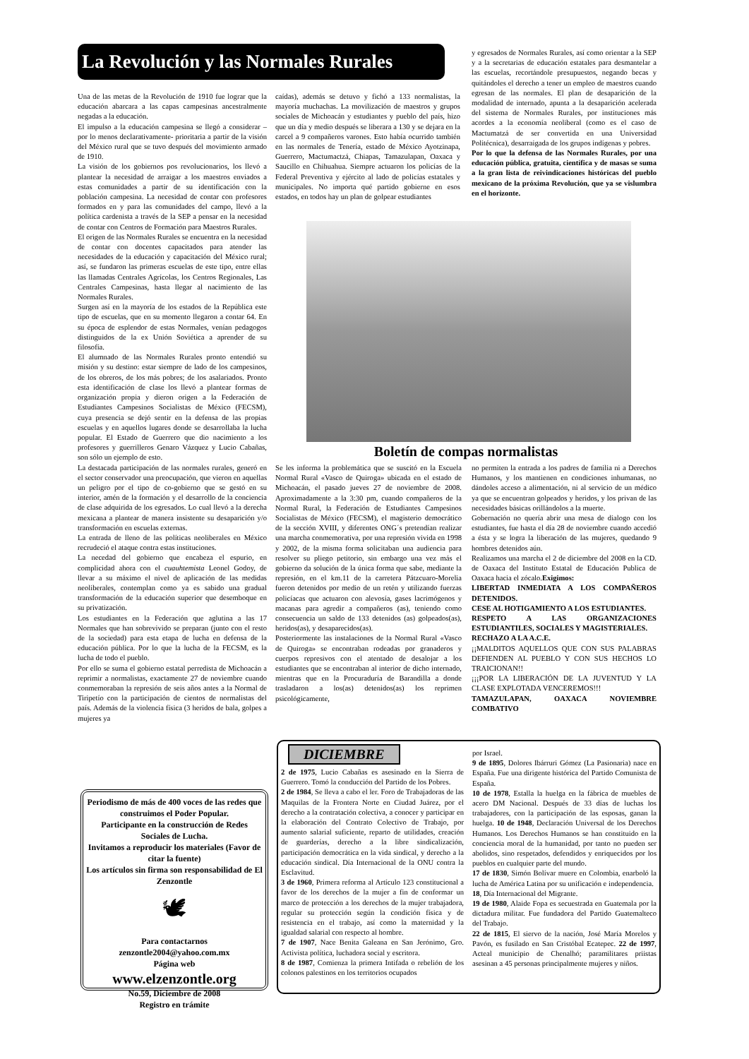La Revolución y las Normales Rurales
Una de las metas de la Revolución de 1910 fue lograr que la educación abarcara a las capas campesinas ancestralmente negadas a la educación.
El impulso a la educación campesina se llegó a considerar –por lo menos declarativamente- prioritaria a partir de la visión del México rural que se tuvo después del movimiento armado de 1910.
La visión de los gobiernos pos revolucionarios, los llevó a plantear la necesidad de arraigar a los maestros enviados a estas comunidades a partir de su identificación con la población campesina. La necesidad de contar con profesores formados en y para las comunidades del campo, llevó a la política cardenista a través de la SEP a pensar en la necesidad de contar con Centros de Formación para Maestros Rurales.
El origen de las Normales Rurales se encuentra en la necesidad de contar con docentes capacitados para atender las necesidades de la educación y capacitación del México rural; así, se fundaron las primeras escuelas de este tipo, entre ellas las llamadas Centrales Agrícolas, los Centros Regionales, Las Centrales Campesinas, hasta llegar al nacimiento de las Normales Rurales.
Surgen así en la mayoría de los estados de la República este tipo de escuelas, que en su momento llegaron a contar 64. En su época de esplendor de estas Normales, venían pedagogos distinguidos de la ex Unión Soviética a aprender de su filosofía.
El alumnado de las Normales Rurales pronto entendió su misión y su destino: estar siempre de lado de los campesinos, de los obreros, de los más pobres; de los asalariados. Pronto esta identificación de clase los llevó a plantear formas de organización propia y dieron origen a la Federación de Estudiantes Campesinos Socialistas de México (FECSM), cuya presencia se dejó sentir en la defensa de las propias escuelas y en aquellos lugares donde se desarrollaba la lucha popular. El Estado de Guerrero que dio nacimiento a los profesores y guerrilleros Genaro Vázquez y Lucio Cabañas, son sólo un ejemplo de esto.
La destacada participación de las normales rurales, generó en el sector conservador una preocupación, que vieron en aquellas un peligro por el tipo de co-gobierno que se gestó en su interior, amén de la formación y el desarrollo de la conciencia de clase adquirida de los egresados. Lo cual llevó a la derecha mexicana a plantear de manera insistente su desaparición y/o transformación en escuelas externas.
La entrada de lleno de las políticas neoliberales en México recrudeció el ataque contra estas instituciones.
La necedad del gobierno que encabeza el espurio, en complicidad ahora con el cuauhtemista Leonel Godoy, de llevar a su máximo el nivel de aplicación de las medidas neoliberales, contemplan como ya es sabido una gradual transformación de la educación superior que desemboque en su privatización.
Los estudiantes en la Federación que aglutina a las 17 Normales que han sobrevivido se preparan (junto con el resto de la sociedad) para esta etapa de lucha en defensa de la educación pública. Por lo que la lucha de la FECSM, es la lucha de todo el pueblo.
Por ello se suma el gobierno estatal perredista de Michoacán a reprimir a normalistas, exactamente 27 de noviembre cuando conmemoraban la represión de seis años antes a la Normal de Tiripetío con la participación de cientos de normalistas del país. Además de la violencia física (3 heridos de bala, golpes a mujeres ya
caídas), además se detuvo y fichó a 133 normalistas, la mayoría muchachas. La movilización de maestros y grupos sociales de Michoacán y estudiantes y pueblo del país, hizo que un día y medio después se liberara a 130 y se dejara en la carcel a 9 compañeros varones. Esto había ocurrido también en las normales de Tenería, estado de México Ayotzinapa, Guerrero, Mactumactzá, Chiapas, Tamazulapan, Oaxaca y Saucillo en Chihuahua. Siempre actuaron los policías de la Federal Preventiva y ejército al lado de policías estatales y municipales. No importa qué partido gobierne en esos estados, en todos hay un plan de golpear estudiantes
y egresados de Normales Rurales, así como orientar a la SEP y a la secretarias de educación estatales para desmantelar a las escuelas, recortándole presupuestos, negando becas y quitándoles el derecho a tener un empleo de maestros cuando egresan de las normales. El plan de desaparición de la modalidad de internado, apunta a la desaparición acelerada del sistema de Normales Rurales, por instituciones más acordes a la economía neoliberal (como es el caso de Mactumatzá de ser convertida en una Universidad Politécnica), desarraigada de los grupos indígenas y pobres.
Por lo que la defensa de las Normales Rurales, por una educación pública, gratuita, científica y de masas se suma a la gran lista de reivindicaciones históricas del pueblo mexicano de la próxima Revolución, que ya se vislumbra en el horizonte.
Boletín de compas normalistas
Se les informa la problemática que se suscitó en la Escuela Normal Rural «Vasco de Quiroga» ubicada en el estado de Michoacán, el pasado jueves 27 de noviembre de 2008. Aproximadamente a la 3:30 pm, cuando compañeros de la Normal Rural, la Federación de Estudiantes Campesinos Socialistas de México (FECSM), el magisterio democrático de la sección XVIII, y diferentes ONG´s pretendían realizar una marcha conmemorativa, por una represión vivida en 1998 y 2002, de la misma forma solicitaban una audiencia para resolver su pliego petitorio, sin embargo una vez más el gobierno da solución de la única forma que sabe, mediante la represión, en el km.11 de la carretera Pátzcuaro-Morelia fueron detenidos por medio de un retén y utilizando fuerzas policíacas que actuaron con alevosía, gases lacrimógenos y macanas para agredir a compañeros (as), teniendo como consecuencia un saldo de 133 detenidos (as) golpeados(as), heridos(as), y desaparecidos(as).
Posteriormente las instalaciones de la Normal Rural «Vasco de Quiroga» se encontraban rodeadas por granaderos y cuerpos represivos con el atentado de desalojar a los estudiantes que se encontraban al interior de dicho internado, mientras que en la Procuraduría de Barandilla a donde trasladaron a los(as) detenidos(as) los reprimen psicológicamente,
no permiten la entrada a los padres de familia ni a Derechos Humanos, y los mantienen en condiciones inhumanas, no dándoles acceso a alimentación, ni al servicio de un médico ya que se encuentran golpeados y heridos, y los privan de las necesidades básicas orillándolos a la muerte.
Gobernación no quería abrir una mesa de dialogo con los estudiantes, fue hasta el día 28 de noviembre cuando accedió a ésta y se logra la liberación de las mujeres, quedando 9 hombres detenidos aún.
Realizamos una marcha el 2 de diciembre del 2008 en la CD. de Oaxaca del Instituto Estatal de Educación Publica de Oaxaca hacia el zócalo.Exigimos:
LIBERTAD INMEDIATA A LOS COMPAÑEROS DETENIDOS.
CESE AL HOTIGAMIENTO A LOS ESTUDIANTES.
RESPETO A LAS ORGANIZACIONES ESTUDIANTILES, SOCIALES Y MAGISTERIALES.
RECHAZO A LA A.C.E.
¡¡MALDITOS AQUELLOS QUE CON SUS PALABRAS DEFIENDEN AL PUEBLO Y CON SUS HECHOS LO TRAICIONAN!!
¡¡¡POR LA LIBERACIÓN DE LA JUVENTUD Y LA CLASE EXPLOTADA VENCEREMOS!!!
TAMAZULAPAN, OAXACA NOVIEMBRE COMBATIVO
Periodismo de más de 400 voces de las redes que construimos el Poder Popular.
Participante en la construcción de Redes Sociales de Lucha.
Invitamos a reproducir los materiales (Favor de citar la fuente)
Los artículos sin firma son responsabilidad de El Zenzontle
🕊
Para contactarnos
zenzontle2004@yahoo.com.mx
Página web
www.elzenzontle.org
No.59, Diciembre de 2008
Registro en trámite
DICIEMBRE
2 de 1975, Lucio Cabañas es asesinado en la Sierra de Guerrero. Tomó la conducción del Partido de los Pobres.
2 de 1984, Se lleva a cabo el ler. Foro de Trabajadoras de las Maquilas de la Frontera Norte en Ciudad Juárez, por el derecho a la contratación colectiva, a conocer y participar en la elaboración del Contrato Colectivo de Trabajo, por aumento salarial suficiente, reparto de utilidades, creación de guarderías, derecho a la libre sindicalización, participación democrática en la vida sindical, y derecho a la educación sindical. Día Internacional de la ONU contra la Esclavitud.
3 de 1960, Primera reforma al Artículo 123 constitucional a favor de los derechos de la mujer a fin de conformar un marco de protección a los derechos de la mujer trabajadora, regular su protección según la condición física y de resistencia en el trabajo, así como la maternidad y la igualdad salarial con respecto al hombre.
7 de 1907, Nace Benita Galeana en San Jerónimo, Gro. Activista política, luchadora social y escritora.
8 de 1987, Comienza la primera Intifada o rebelión de los colonos palestinos en los territorios ocupados
por Israel.
9 de 1895, Dolores Ibárruri Gómez (La Pasionaria) nace en España. Fue una dirigente histórica del Partido Comunista de España.
10 de 1978, Estalla la huelga en la fábrica de muebles de acero DM Nacional. Después de 33 días de luchas los trabajadores, con la participación de las esposas, ganan la huelga. 10 de 1948, Declaración Universal de los Derechos Humanos. Los Derechos Humanos se han constituido en la conciencia moral de la humanidad, por tanto no pueden ser abolidos, sino respetados, defendidos y enriquecidos por los pueblos en cualquier parte del mundo.
17 de 1830, Simón Bolívar muere en Colombia, enarboló la lucha de América Latina por su unificación e independencia.
18, Día Internacional del Migrante.
19 de 1980, Alaide Fopa es secuestrada en Guatemala por la dictadura militar. Fue fundadora del Partido Guatemalteco del Trabajo.
22 de 1815, El siervo de la nación, José María Morelos y Pavón, es fusilado en San Cristóbal Ecatepec. 22 de 1997, Acteal municipio de Chenalhó; paramilitares priistas asesinan a 45 personas principalmente mujeres y niños.